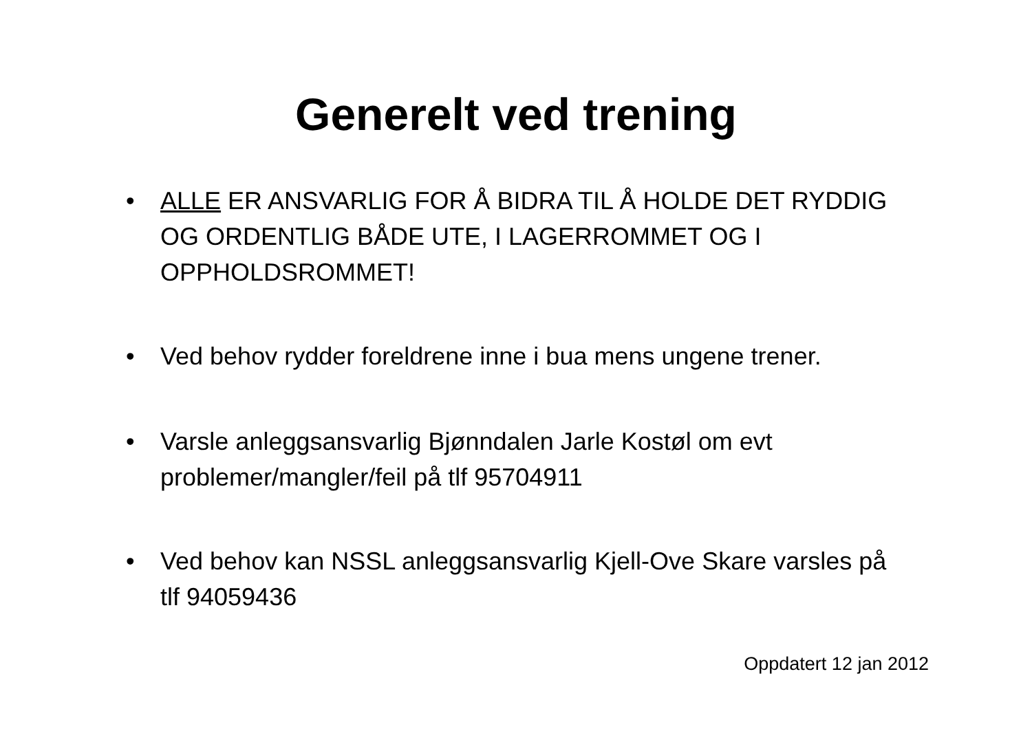Generelt ved trening
• ALLE ER ANSVARLIG FOR Å BIDRA TIL Å HOLDE DET RYDDIG OG ORDENTLIG BÅDE UTE, I LAGERROMMET OG I OPPHOLDSROMMET!
• Ved behov rydder foreldrene inne i bua mens ungene trener.
• Varsle anleggsansvarlig Bjønndalen Jarle Kostøl om evt problemer/mangler/feil på tlf 95704911
• Ved behov kan NSSL anleggsansvarlig Kjell-Ove Skare varsles på tlf 94059436
Oppdatert 12 jan 2012